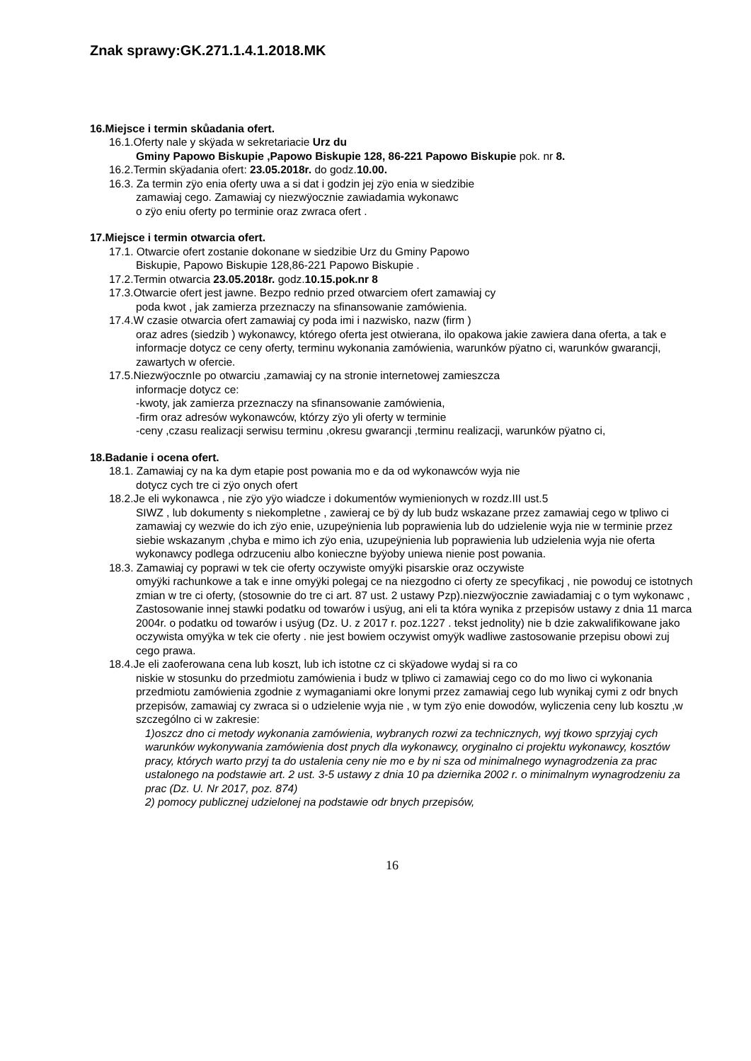Znak sprawy:GK.271.1.4.1.2018.MK
16.Miejsce i termin skůadania ofert.
16.1.Oferty nale y skÿada w sekretariacie Urz du
Gminy Papowo Biskupie ,Papowo Biskupie 128, 86-221 Papowo Biskupie pok. nr 8.
16.2.Termin skÿadania ofert: 23.05.2018r. do godz.10.00.
16.3. Za termin zÿo enia oferty uwa a si dat i godzin jej zÿo enia w siedzibie
zamawiaj cego. Zamawiaj cy niezwÿocznie zawiadamia wykonawc
o zÿo eniu oferty po terminie oraz zwraca ofert .
17.Miejsce i termin otwarcia ofert.
17.1. Otwarcie ofert zostanie dokonane w siedzibie Urz du Gminy Papowo
Biskupie, Papowo Biskupie 128,86-221 Papowo Biskupie .
17.2.Termin otwarcia 23.05.2018r. godz.10.15.pok.nr 8
17.3.Otwarcie ofert jest jawne. Bezpo rednio przed otwarciem ofert zamawiaj cy
poda kwot , jak zamierza przeznaczy na sfinansowanie zamówienia.
17.4.W czasie otwarcia ofert zamawiaj cy poda imi i nazwisko, nazw (firm )
oraz adres (siedzib ) wykonawcy, którego oferta jest otwierana, ilo opakowa jakie zawiera dana oferta, a tak e informacje dotycz ce ceny oferty, terminu wykonania zamówienia, warunków pÿatno ci, warunków gwarancji, zawartych w ofercie.
17.5.NiezwÿocznIe po otwarciu ,zamawiaj cy na stronie internetowej zamieszcza
informacje dotycz ce:
-kwoty, jak zamierza przeznaczy na sfinansowanie zamówienia,
-firm oraz adresów wykonawców, którzy zÿo yli oferty w terminie
-ceny ,czasu realizacji serwisu terminu ,okresu gwarancji ,terminu realizacji, warunków pÿatno ci,
18.Badanie i ocena ofert.
18.1. Zamawiaj cy na ka dym etapie post powania mo e da od wykonawców wyja nie
dotycz cych tre ci zÿo onych ofert
18.2.Je eli wykonawca , nie zÿo yÿo wiadcze i dokumentów wymienionych w rozdz.III ust.5
SIWZ , lub dokumenty s niekompletne , zawieraj ce bÿ dy lub budz wskazane przez zamawiaj cego w tpliwo ci zamawiaj cy wezwie do ich zÿo enie, uzupeÿnienia lub poprawienia lub do udzielenie wyja nie w terminie przez siebie wskazanym ,chyba e mimo ich zÿo enia, uzupeÿnienia lub poprawienia lub udzielenia wyja nie oferta wykonawcy podlega odrzuceniu albo konieczne byÿoby uniewa nienie post powania.
18.3. Zamawiaj cy poprawi w tek cie oferty oczywiste omyÿki pisarskie oraz oczywiste
omyÿki rachunkowe a tak e inne omyÿki polegaj ce na niezgodno ci oferty ze specyfikacj , nie powoduj ce istotnych zmian w tre ci oferty, (stosownie do tre ci art. 87 ust. 2 ustawy Pzp).niezwÿocznie zawiadamiaj c o tym wykonawc , Zastosowanie innej stawki podatku od towarów i usÿug, ani eli ta która wynika z przepisów ustawy z dnia 11 marca 2004r. o podatku od towarów i usÿug (Dz. U. z 2017 r. poz.1227 . tekst jednolity) nie b dzie zakwalifikowane jako oczywista omyÿka w tek cie oferty . nie jest bowiem oczywist omyÿk wadliwe zastosowanie przepisu obowi zuj cego prawa.
18.4.Je eli zaoferowana cena lub koszt, lub ich istotne cz ci skÿadowe wydaj si ra co
niskie w stosunku do przedmiotu zamówienia i budz w tpliwo ci zamawiaj cego co do mo liwo ci wykonania przedmiotu zamówienia zgodnie z wymaganiami okre lonymi przez zamawiaj cego lub wynikaj cymi z odr bnych przepisów, zamawiaj cy zwraca si o udzielenie wyja nie , w tym zÿo enie dowodów, wyliczenia ceny lub kosztu ,w szczególno ci w zakresie:
1)oszcz dno ci metody wykonania zamówienia, wybranych rozwi za technicznych, wyj tkowo sprzyjaj cych warunków wykonywania zamówienia dost pnych dla wykonawcy, oryginalno ci projektu wykonawcy, kosztów pracy, których warto przyj ta do ustalenia ceny nie mo e by ni sza od minimalnego wynagrodzenia za prac ustalonego na podstawie art. 2 ust. 3-5 ustawy z dnia 10 pa dziernika 2002 r. o minimalnym wynagrodzeniu za prac (Dz. U. Nr 2017, poz. 874)
2) pomocy publicznej udzielonej na podstawie odr bnych przepisów,
16